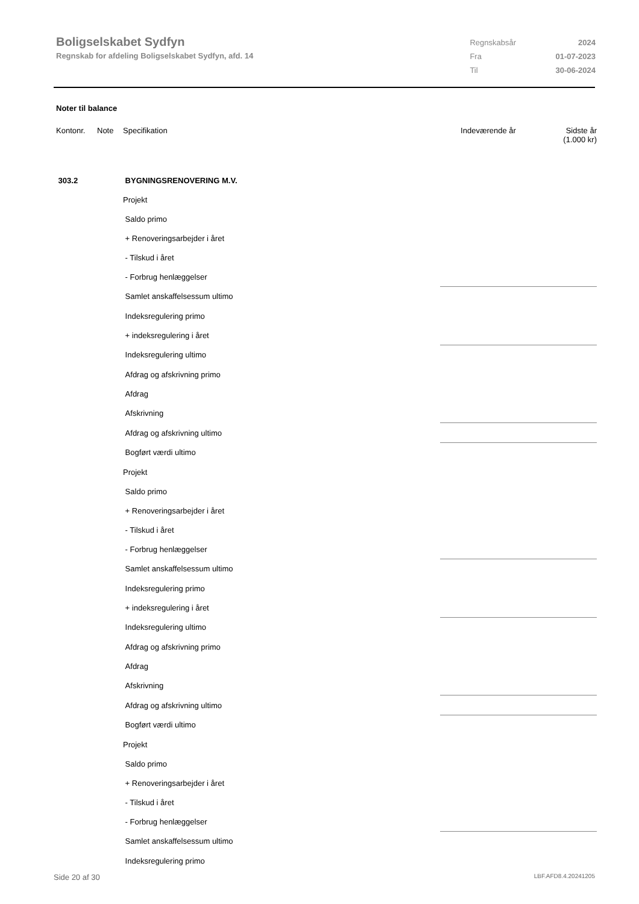Boligselskabet Sydfyn
Regnskab for afdeling Boligselskabet Sydfyn, afd. 14
| Regnskabsår | 2024 |
| Fra | 01-07-2023 |
| Til | 30-06-2024 |
Noter til balance
| Kontonr. | Note | Specifikation | Indeværende år | Sidste år (1.000 kr) |
| 303.2 | | BYGNINGSRENOVERING M.V. | | |
| | | Projekt | | |
| | | Saldo primo | | |
| | | + Renoveringsarbejder i året | | |
| | | - Tilskud i året | | |
| | | - Forbrug henlæggelser | | |
| | | Samlet anskaffelsessum ultimo | | |
| | | Indeksregulering primo | | |
| | | + indeksregulering i året | | |
| | | Indeksregulering ultimo | | |
| | | Afdrag og afskrivning primo | | |
| | | Afdrag | | |
| | | Afskrivning | | |
| | | Afdrag og afskrivning ultimo | | |
| | | Bogført værdi ultimo | | |
| | | Projekt | | |
| | | Saldo primo | | |
| | | + Renoveringsarbejder i året | | |
| | | - Tilskud i året | | |
| | | - Forbrug henlæggelser | | |
| | | Samlet anskaffelsessum ultimo | | |
| | | Indeksregulering primo | | |
| | | + indeksregulering i året | | |
| | | Indeksregulering ultimo | | |
| | | Afdrag og afskrivning primo | | |
| | | Afdrag | | |
| | | Afskrivning | | |
| | | Afdrag og afskrivning ultimo | | |
| | | Bogført værdi ultimo | | |
| | | Projekt | | |
| | | Saldo primo | | |
| | | + Renoveringsarbejder i året | | |
| | | - Tilskud i året | | |
| | | - Forbrug henlæggelser | | |
| | | Samlet anskaffelsessum ultimo | | |
| | | Indeksregulering primo | | |
Side 20 af 30 LBF.AFD8.4.20241205